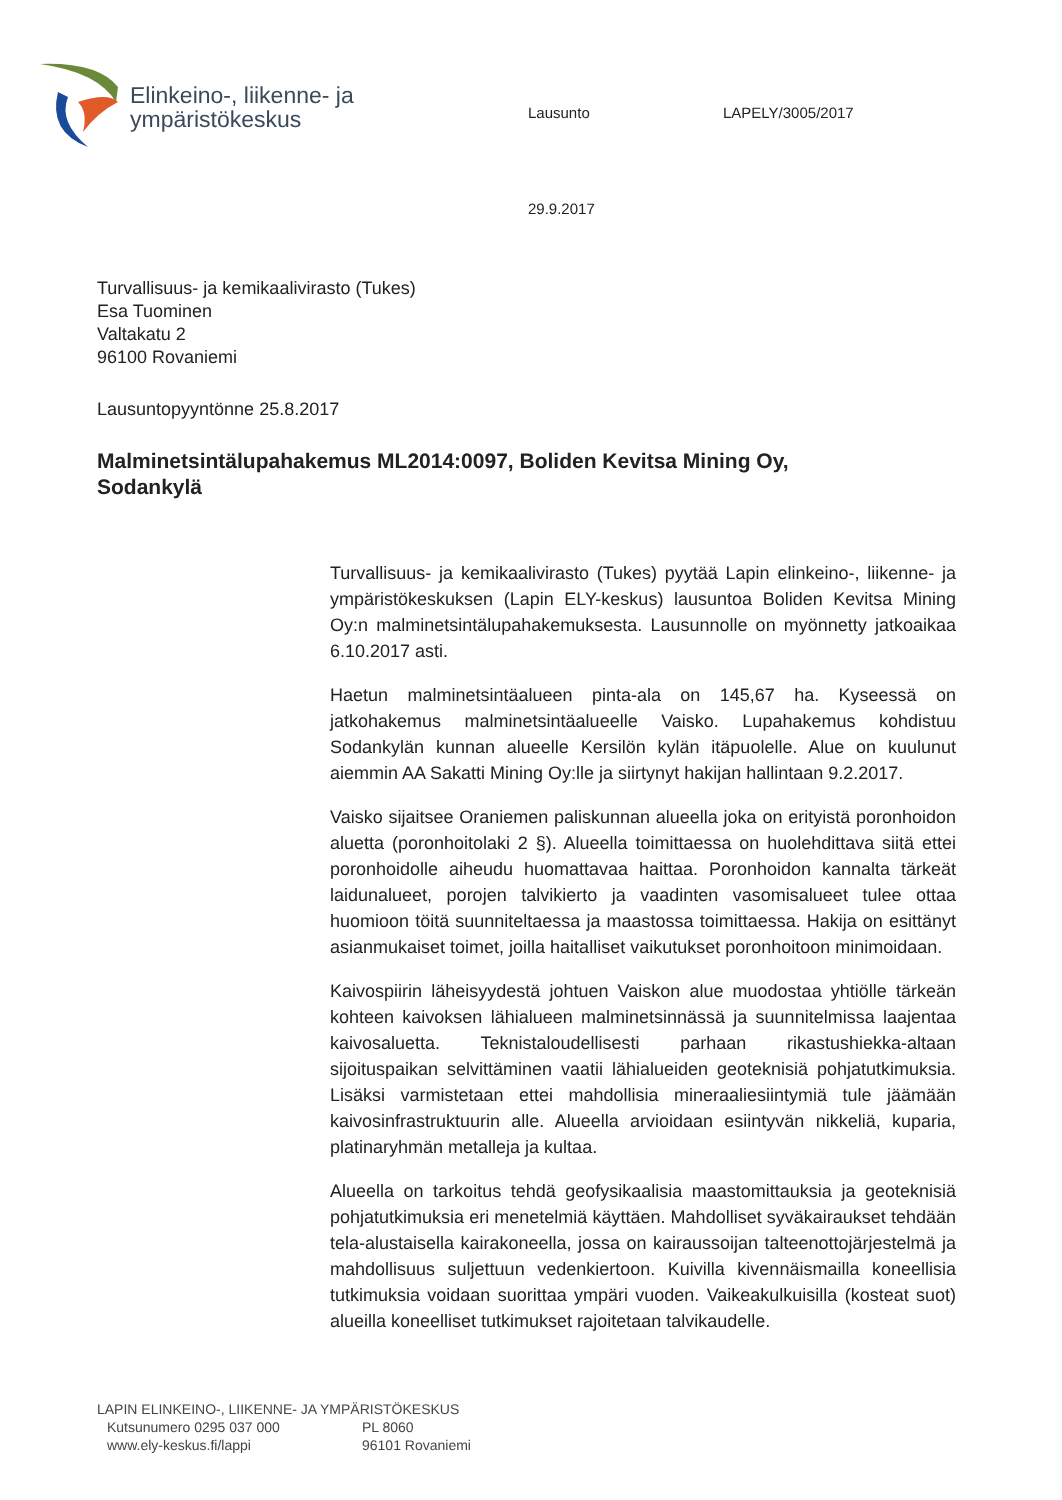Elinkeino-, liikenne- ja
ympäristökeskus
Lausunto LAPELY/3005/2017
29.9.2017
Turvallisuus- ja kemikaalivirasto (Tukes)
Esa Tuominen
Valtakatu 2
96100 Rovaniemi
Lausuntopyyntönne 25.8.2017
Malminetsintälupahakemus ML2014:0097, Boliden Kevitsa Mining Oy, Sodankylä
Turvallisuus- ja kemikaalivirasto (Tukes) pyytää Lapin elinkeino-, liikenne- ja ympäristökeskuksen (Lapin ELY-keskus) lausuntoa Boliden Kevitsa Mining Oy:n malminetsintälupahakemuksesta. Lausunnolle on myönnetty jatkoaikaa 6.10.2017 asti.
Haetun malminetsintäalueen pinta-ala on 145,67 ha. Kyseessä on jatkohakemus malminetsintäalueelle Vaisko. Lupahakemus kohdistuu Sodankylän kunnan alueelle Kersilön kylän itäpuolelle. Alue on kuulunut aiemmin AA Sakatti Mining Oy:lle ja siirtynyt hakijan hallintaan 9.2.2017.
Vaisko sijaitsee Oraniemen paliskunnan alueella joka on erityistä poronhoidon aluetta (poronhoitolaki 2 §). Alueella toimittaessa on huolehdittava siitä ettei poronhoidolle aiheudu huomattavaa haittaa. Poronhoidon kannalta tärkeät laidunalueet, porojen talvikierto ja vaadinten vasomisalueet tulee ottaa huomioon töitä suunniteltaessa ja maastossa toimittaessa. Hakija on esittänyt asianmukaiset toimet, joilla haitalliset vaikutukset poronhoitoon minimoidaan.
Kaivospiirin läheisyydestä johtuen Vaiskon alue muodostaa yhtiölle tärkeän kohteen kaivoksen lähialueen malminetsinnässä ja suunnitelmissa laajentaa kaivosaluetta. Teknistaloudellisesti parhaan rikastushiekka-altaan sijoituspaikan selvittäminen vaatii lähialueiden geoteknisiä pohjatutkimuksia. Lisäksi varmistetaan ettei mahdollisia mineraaliesiintymiä tule jäämään kaivosinfrastruktuurin alle. Alueella arvioidaan esiintyvän nikkeliä, kuparia, platinaryhmän metalleja ja kultaa.
Alueella on tarkoitus tehdä geofysikaalisia maastomittauksia ja geoteknisiä pohjatutkimuksia eri menetelmiä käyttäen. Mahdolliset syväkairaukset tehdään tela-alustaisella kairakoneella, jossa on kairaussoijan talteenottojärjestelmä ja mahdollisuus suljettuun vedenkiertoon. Kuivilla kivennäismailla koneellisia tutkimuksia voidaan suorittaa ympäri vuoden. Vaikeakulkuisilla (kosteat suot) alueilla koneelliset tutkimukset rajoitetaan talvikaudelle.
LAPIN ELINKEINO-, LIIKENNE- JA YMPÄRISTÖKESKUS
Kutsunumero 0295 037 000 PL 8060
www.ely-keskus.fi/lappi 96101 Rovaniemi